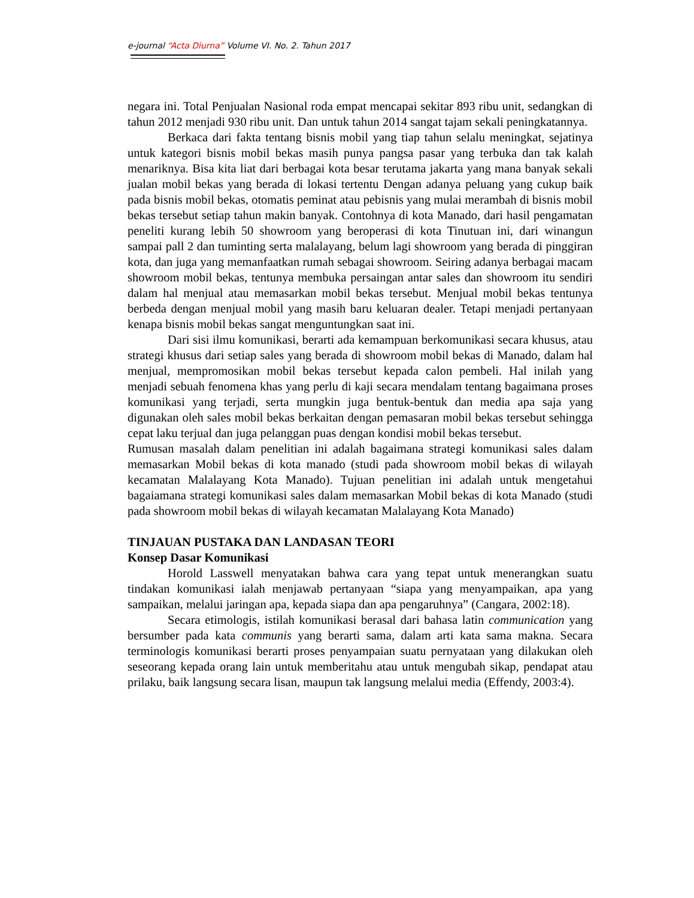e-journal “Acta Diurna” Volume VI. No. 2. Tahun 2017
negara ini. Total Penjualan Nasional roda empat mencapai sekitar 893 ribu unit, sedangkan di tahun 2012 menjadi 930 ribu unit. Dan untuk tahun 2014 sangat tajam sekali peningkatannya.
Berkaca dari fakta tentang bisnis mobil yang tiap tahun selalu meningkat, sejatinya untuk kategori bisnis mobil bekas masih punya pangsa pasar yang terbuka dan tak kalah menariknya. Bisa kita liat dari berbagai kota besar terutama jakarta yang mana banyak sekali jualan mobil bekas yang berada di lokasi tertentu Dengan adanya peluang yang cukup baik pada bisnis mobil bekas, otomatis peminat atau pebisnis yang mulai merambah di bisnis mobil bekas tersebut setiap tahun makin banyak. Contohnya di kota Manado, dari hasil pengamatan peneliti kurang lebih 50 showroom yang beroperasi di kota Tinutuan ini, dari winangun sampai pall 2 dan tuminting serta malalayang, belum lagi showroom yang berada di pinggiran kota, dan juga yang memanfaatkan rumah sebagai showroom. Seiring adanya berbagai macam showroom mobil bekas, tentunya membuka persaingan antar sales dan showroom itu sendiri dalam hal menjual atau memasarkan mobil bekas tersebut. Menjual mobil bekas tentunya berbeda dengan menjual mobil yang masih baru keluaran dealer. Tetapi menjadi pertanyaan kenapa bisnis mobil bekas sangat menguntungkan saat ini.
Dari sisi ilmu komunikasi, berarti ada kemampuan berkomunikasi secara khusus, atau strategi khusus dari setiap sales yang berada di showroom mobil bekas di Manado, dalam hal menjual, mempromosikan mobil bekas tersebut kepada calon pembeli. Hal inilah yang menjadi sebuah fenomena khas yang perlu di kaji secara mendalam tentang bagaimana proses komunikasi yang terjadi, serta mungkin juga bentuk-bentuk dan media apa saja yang digunakan oleh sales mobil bekas berkaitan dengan pemasaran mobil bekas tersebut sehingga cepat laku terjual dan juga pelanggan puas dengan kondisi mobil bekas tersebut.
Rumusan masalah dalam penelitian ini adalah bagaimana strategi komunikasi sales dalam memasarkan Mobil bekas di kota manado (studi pada showroom mobil bekas di wilayah kecamatan Malalayang Kota Manado). Tujuan penelitian ini adalah untuk mengetahui bagaiamana strategi komunikasi sales dalam memasarkan Mobil bekas di kota Manado (studi pada showroom mobil bekas di wilayah kecamatan Malalayang Kota Manado)
TINJAUAN PUSTAKA DAN LANDASAN TEORI
Konsep Dasar Komunikasi
Horold Lasswell menyatakan bahwa cara yang tepat untuk menerangkan suatu tindakan komunikasi ialah menjawab pertanyaan “siapa yang menyampaikan, apa yang sampaikan, melalui jaringan apa, kepada siapa dan apa pengaruhnya” (Cangara, 2002:18).
Secara etimologis, istilah komunikasi berasal dari bahasa latin communication yang bersumber pada kata communis yang berarti sama, dalam arti kata sama makna. Secara terminologis komunikasi berarti proses penyampaian suatu pernyataan yang dilakukan oleh seseorang kepada orang lain untuk memberitahu atau untuk mengubah sikap, pendapat atau prilaku, baik langsung secara lisan, maupun tak langsung melalui media (Effendy, 2003:4).